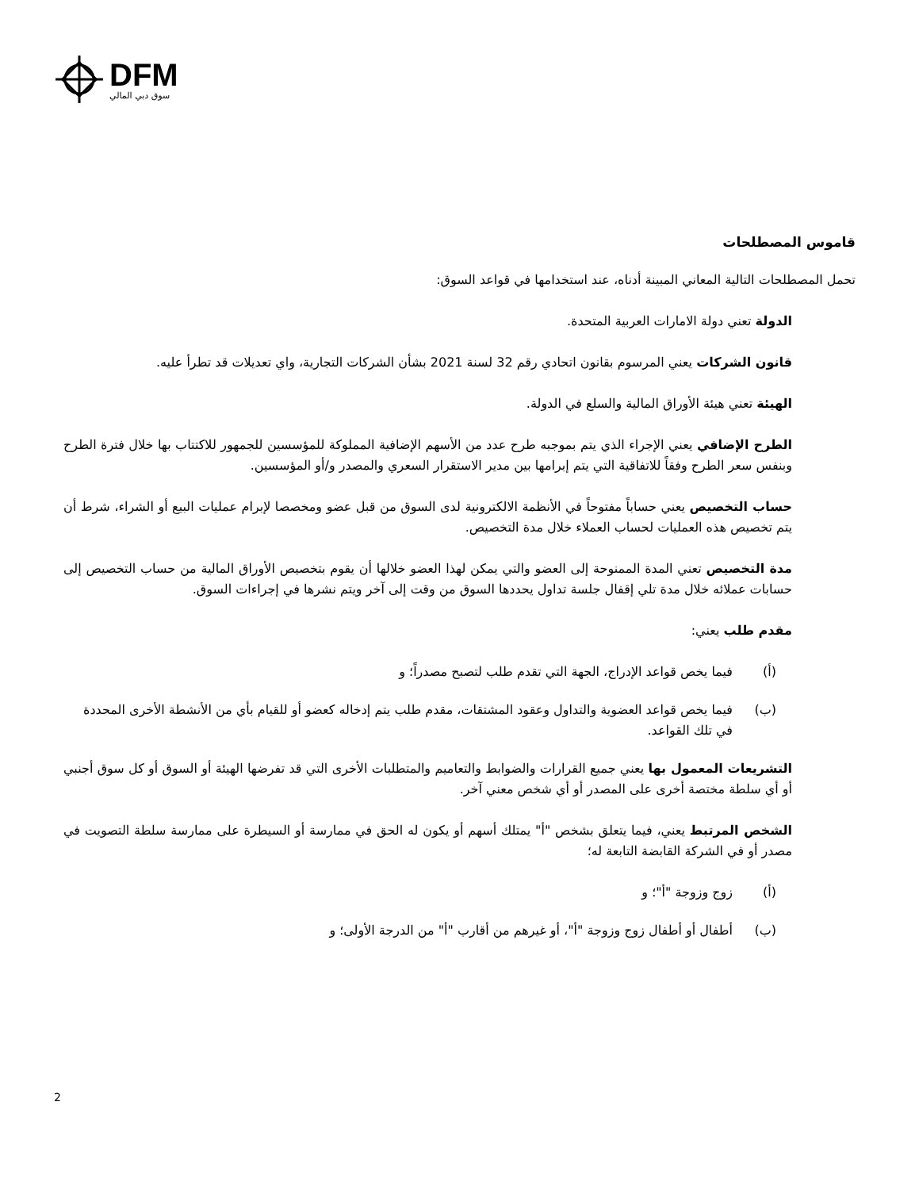DFM
سوق دبي المالي
قاموس المصطلحات
تحمل المصطلحات التالية المعاني المبينة أدناه، عند استخدامها في قواعد السوق:
الدولة تعني دولة الامارات العربية المتحدة.
قانون الشركات يعني المرسوم بقانون اتحادي رقم 32 لسنة 2021 بشأن الشركات التجارية، واي تعديلات قد تطرأ عليه.
الهيئة تعني هيئة الأوراق المالية والسلع في الدولة.
الطرح الإضافي يعني الإجراء الذي يتم بموجبه طرح عدد من الأسهم الإضافية المملوكة للمؤسسين للجمهور للاكتتاب بها خلال فترة الطرح وبنفس سعر الطرح وفقاً للاتفاقية التي يتم إبرامها بين مدير الاستقرار السعري والمصدر و/أو المؤسسين.
حساب التخصيص يعني حساباً مفتوحاً في الأنظمة الالكترونية لدى السوق من قبل عضو ومخصصا لإبرام عمليات البيع أو الشراء، شرط أن يتم تخصيص هذه العمليات لحساب العملاء خلال مدة التخصيص.
مدة التخصيص تعني المدة الممنوحة إلى العضو والتي يمكن لهذا العضو خلالها أن يقوم بتخصيص الأوراق المالية من حساب التخصيص إلى حسابات عملائه خلال مدة تلي إقفال جلسة تداول يحددها السوق من وقت إلى آخر ويتم نشرها في إجراءات السوق.
مقدم طلب يعني:
(أ) فيما يخص قواعد الإدراج، الجهة التي تقدم طلب لتصبح مصدراً؛ و
(ب) فيما يخص قواعد العضوية والتداول وعقود المشتقات، مقدم طلب يتم إدخاله كعضو أو للقيام بأي من الأنشطة الأخرى المحددة في تلك القواعد.
التشريعات المعمول بها يعني جميع القرارات والضوابط والتعاميم والمتطلبات الأخرى التي قد تفرضها الهيئة أو السوق أو كل سوق أجنبي أو أي سلطة مختصة أخرى على المصدر أو أي شخص معني آخر.
الشخص المرتبط يعني، فيما يتعلق بشخص "أ" يمتلك أسهم أو يكون له الحق في ممارسة أو السيطرة على ممارسة سلطة التصويت في مصدر أو في الشركة القابضة التابعة له؛
(أ) زوج وزوجة "أ"؛ و
(ب) أطفال أو أطفال زوج وزوجة "أ"، أو غيرهم من أقارب "أ" من الدرجة الأولى؛ و
2